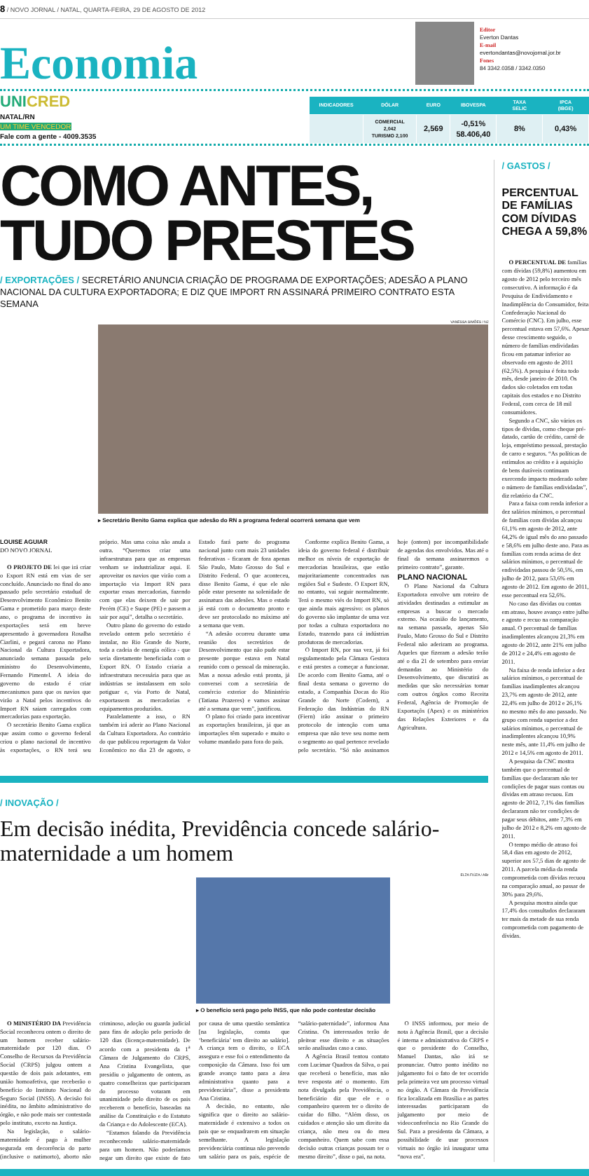8 / NOVO JORNAL / NATAL, QUARTA-FEIRA, 29 DE AGOSTO DE 2012
Economia
Editor
Everton Dantas
E-mail
evertondantas@novojornal.jor.br
Fones
84 3342.0358 / 3342.0350
UNICRED
NATAL/RN
UM TIME VENCEDOR
Fale com a gente - 4009.3535
| INDICADORES | DÓLAR | EURO | IBOVESPA | TAXA SELIC | IPCA (IBGE) |
| --- | --- | --- | --- | --- | --- |
| | COMERCIAL 2,042 TURISMO 2,100 | 2,569 | -0,51% 58.406,40 | 8% | 0,43% |
COMO ANTES, TUDO PRESTES
/ EXPORTAÇÕES / SECRETÁRIO ANUNCIA CRIAÇÃO DE PROGRAMA DE EXPORTAÇÕES; ADESÃO A PLANO NACIONAL DA CULTURA EXPORTADORA; E DIZ QUE IMPORT RN ASSINARÁ PRIMEIRO CONTRATO ESTA SEMANA
VANESSA SIMÕES / NJ
▸ Secretário Benito Gama explica que adesão do RN a programa federal ocorrerá semana que vem
LOUISE AGUIAR
DO NOVO JORNAL
O PROJETO DE lei que irá criar o Export RN está em vias de ser concluído. Anunciado no final do ano passado pelo secretário estadual de Desenvolvimento Econômico Benito Gama e prometido para março deste ano, o programa de incentivo às exportações será em breve apresentado à governadora Rosalba Ciarlini, e pegará carona no Plano Nacional da Cultura Exportadora, anunciado semana passada pelo ministro do Desenvolvimento, Fernando Pimentel. A ideia do governo do estado é criar mecanismos para que os navios que virão a Natal pelos incentivos do Import RN saiam carregados com mercadorias para exportação.
O secretário Benito Gama explica que assim como o governo federal criou o plano nacional de incentivo às exportações, o RN terá seu próprio. Mas uma coisa não anula a outra. “Queremos criar uma infraestrutura para que as empresas venham se industrializar aqui. E aproveitar os navios que virão com a importação via Import RN para exportar essas mercadorias, fazendo com que elas deixem de sair por Pecém (CE) e Suape (PE) e passem a sair por aqui”, detalha o secretário.
Outro plano do governo do estado revelado ontem pelo secretário é instalar, no Rio Grande do Norte, toda a cadeia de energia eólica - que seria diretamente beneficiada com o Export RN. O Estado criaria a infraestrutura necessária para que as indústrias se instalassem em solo potiguar e, via Porto de Natal, exportassem as mercadorias e equipamentos produzidos.
Paralelamente a isso, o RN também irá aderir ao Plano Nacional da Cultura Exportadora. Ao contrário do que publicou reportagem da Valor Econômico no dia 23 de agosto, o Estado fará parte do programa nacional junto com mais 23 unidades federativas - ficaram de fora apenas São Paulo, Mato Grosso do Sul e Distrito Federal. O que aconteceu, disse Benito Gama, é que ele não pôde estar presente na solenidade de assinatura das adesões. Mas o estado já está com o documento pronto e deve ser protocolado no máximo até a semana que vem.
“A adesão ocorreu durante uma reunião dos secretários de Desenvolvimento que não pude estar presente porque estava em Natal reunido com o pessoal da mineração. Mas a nossa adesão está pronta, já conversei com a secretária de comércio exterior do Ministério (Tatiana Prazeres) e vamos assinar até a semana que vem”, justificou.
O plano foi criado para incentivar as exportações brasileiras, já que as importações têm superado e muito o volume mandado para fora do país.
Conforme explica Benito Gama, a ideia do governo federal é distribuir melhor os níveis de exportação de mercadorias brasileiras, que estão majoritariamente concentrados nas regiões Sul e Sudeste. O Export RN, no entanto, vai seguir normalmente. Terá o mesmo viés do Import RN, só que ainda mais agressivo: os planos do governo são implantar de uma vez por todas a cultura exportadora no Estado, trazendo para cá indústrias produtoras de mercadorias.
O Import RN, por sua vez, já foi regulamentado pela Câmara Gestora e está prestes a começar a funcionar. De acordo com Benito Gama, até o final desta semana o governo do estado, a Companhia Docas do Rio Grande do Norte (Codern), a Federação das Indústrias do RN (Fiern) irão assinar o primeiro protocolo de intenção com uma empresa que não teve seu nome nem o segmento ao qual pertence revelado pelo secretário. “Só não assinamos hoje (ontem) por incompatibilidade de agendas dos envolvidos. Mas até o final da semana assinaremos o primeiro contrato”, garante.
PLANO NACIONAL
O Plano Nacional da Cultura Exportadora envolve um roteiro de atividades destinadas a estimular as empresas a buscar o mercado externo. Na ocasião do lançamento, na semana passada, apenas São Paulo, Mato Grosso do Sul e Distrito Federal não aderiram ao programa. Aqueles que fizeram a adesão terão até o dia 21 de setembro para enviar demandas ao Ministério do Desenvolvimento, que discutirá as medidas que são necessárias tomar com outros órgãos como Receita Federal, Agência de Promoção de Exportaçõs (Apex) e os ministérios das Relações Exteriores e da Agricultura.
/ INOVAÇÃO /
Em decisão inédita, Previdência concede salário-maternidade a um homem
ELZA FIÚZA / ABr
▸ O benefício será pago pelo INSS, que não pode contestar decisão
O MINISTÉRIO DA Previdência Social reconheceu ontem o direito de um homem receber salário-maternidade por 120 dias. O Conselho de Recursos da Previdência Social (CRPS) julgou ontem a questão de dois pais adotantes, em união homoafetiva, que receberão o benefício do Instituto Nacional do Seguro Social (INSS). A decisão foi inédita, no âmbito administrativo do órgão, e não pode mais ser contestada pelo instituto, exceto na Justiça.
Na legislação, o salário-maternidade é pago à mulher segurada em decorrência do parto (inclusive o natimorto), aborto não criminoso, adoção ou guarda judicial para fins de adoção pelo período de 120 dias (licença-maternidade). De acordo com a presidenta da 1<sup>a</sup> Câmara de Julgamento do CRPS, Ana Cristina Evangelista, que presidiu o julgamento de ontem, as quatro conselheiras que participaram do processo votaram em unanimidade pelo direito de os pais receberem o benefício, baseadas na análise da Constituição e do Estatuto da Criança e do Adolescente (ECA).
“Estamos falando da Previdência reconhecendo salário-maternidade para um homem. Não poderíamos negar um direito que existe de fato por causa de uma questão semântica [na legislação, consta que ‘beneficiária’ tem direito ao salário]. A criança tem o direito, o ECA assegura e esse foi o entendimento da composição da Câmara. Isso foi um grande avanço tanto para a área administrativa quanto para a previdenciária”, disse a presidenta Ana Cristina.
A decisão, no entanto, não significa que o direito ao salário-maternidade é extensivo a todos os pais que se enquadrarem em situação semelhante. A legislação previdenciária continua não prevendo um salário para os pais, espécie de “salário-paternidade”, informou Ana Cristina. Os interessados terão de pleitear esse direito e as situações serão analisadas caso a caso.
A Agência Brasil tentou contato com Lucimar Quadros da Silva, o pai que receberá o benefício, mas não teve resposta até o momento. Em nota divulgada pela Previdência, o beneficiário diz que ele e o companheiro querem ter o direito de cuidar do filho. “Além disso, os cuidados e atenção são um direito da criança, não meu ou do meu companheiro. Quem sabe com essa decisão outras crianças possam ter o mesmo direito”, disse o pai, na nota.
O INSS informou, por meio de nota à Agência Brasil, que a decisão é interna e administrativa do CRPS e que o presidente do Conselho, Manuel Dantas, não irá se pronunciar. Outro ponto inédito no julgamento foi o fato de ter ocorrido pela primeira vez um processo virtual no órgão. A Câmara da Previdência fica localizada em Brasília e as partes interessadas participaram do julgamento por meio de videoconferência no Rio Grande do Sul. Para a presidenta da Câmara, a possibilidade de usar processos virtuais no órgão irá inaugurar uma “nova era”.
/ GASTOS /
PERCENTUAL DE FAMÍLIAS COM DÍVIDAS CHEGA A 59,8%
O PERCENTUAL DE famílias com dívidas (59,8%) aumentou em agosto de 2012 pelo terceiro mês consecutivo. A informação é da Pesquisa de Endividamento e Inadimplência do Consumidor, feita Confederação Nacional do Comércio (CNC). Em julho, esse percentual estava em 57,6%. Apesar desse crescimento seguido, o número de famílias endividadas ficou em patamar inferior ao observado em agosto de 2011 (62,5%). A pesquisa é feita todo mês, desde janeiro de 2010. Os dados são coletados em todas capitais dos estados e no Distrito Federal, com cerca de 18 mil consumidores.
Segundo a CNC, são vários os tipos de dívidas, como cheque pré-datado, cartão de crédito, carnê de loja, empréstimo pessoal, prestação de carro e seguros. “As políticas de estímulos ao crédito e à aquisição de bens duráveis continuam exercendo impacto moderado sobre o número de famílias endividadas”, diz relatório da CNC.
Para a faixa com renda inferior a dez salários mínimos, o percentual de famílias com dívidas alcançou 61,1% em agosto de 2012, ante 64,2% de igual mês do ano passado e 58,6% em julho deste ano. Para as famílias com renda acima de dez salários mínimos, o percentual de endividadas passou de 50,5%, em julho de 2012, para 53,6% em agosto de 2012. Em agosto de 2011, esse percentual era 52,6%.
No caso das dívidas ou contas em atraso, houve avanço entre julho e agosto e recuo na comparação anual. O percentual de famílias inadimplentes alcançou 21,3% em agosto de 2012, ante 21% em julho de 2012 e 24,4% em agosto de 2011.
Na faixa de renda inferior a dez salários mínimos, o percentual de famílias inadimplentes alcançou 23,7% em agosto de 2012, ante 22,4% em julho de 2012 e 26,1% no mesmo mês do ano passado. No grupo com renda superior a dez salários mínimos, o percentual de inadimplentes alcançou 10,9% neste mês, ante 11,4% em julho de 2012 e 14,5% em agosto de 2011.
A pesquisa da CNC mostra também que o percentual de famílias que declararam não ter condições de pagar suas contas ou dívidas em atraso recuou. Em agosto de 2012, 7,1% das famílias declararam não ter condições de pagar seus débitos, ante 7,3% em julho de 2012 e 8,2% em agosto de 2011.
O tempo médio de atraso foi 58,4 dias em agosto de 2012, superior aos 57,5 dias de agosto de 2011. A parcela média da renda comprometida com dívidas recuou na comparação anual, ao passar de 30% para 29,6%.
A pesquisa mostra ainda que 17,4% dos consultados declararam ter mais da metade de sua renda comprometida com pagamento de dívidas.